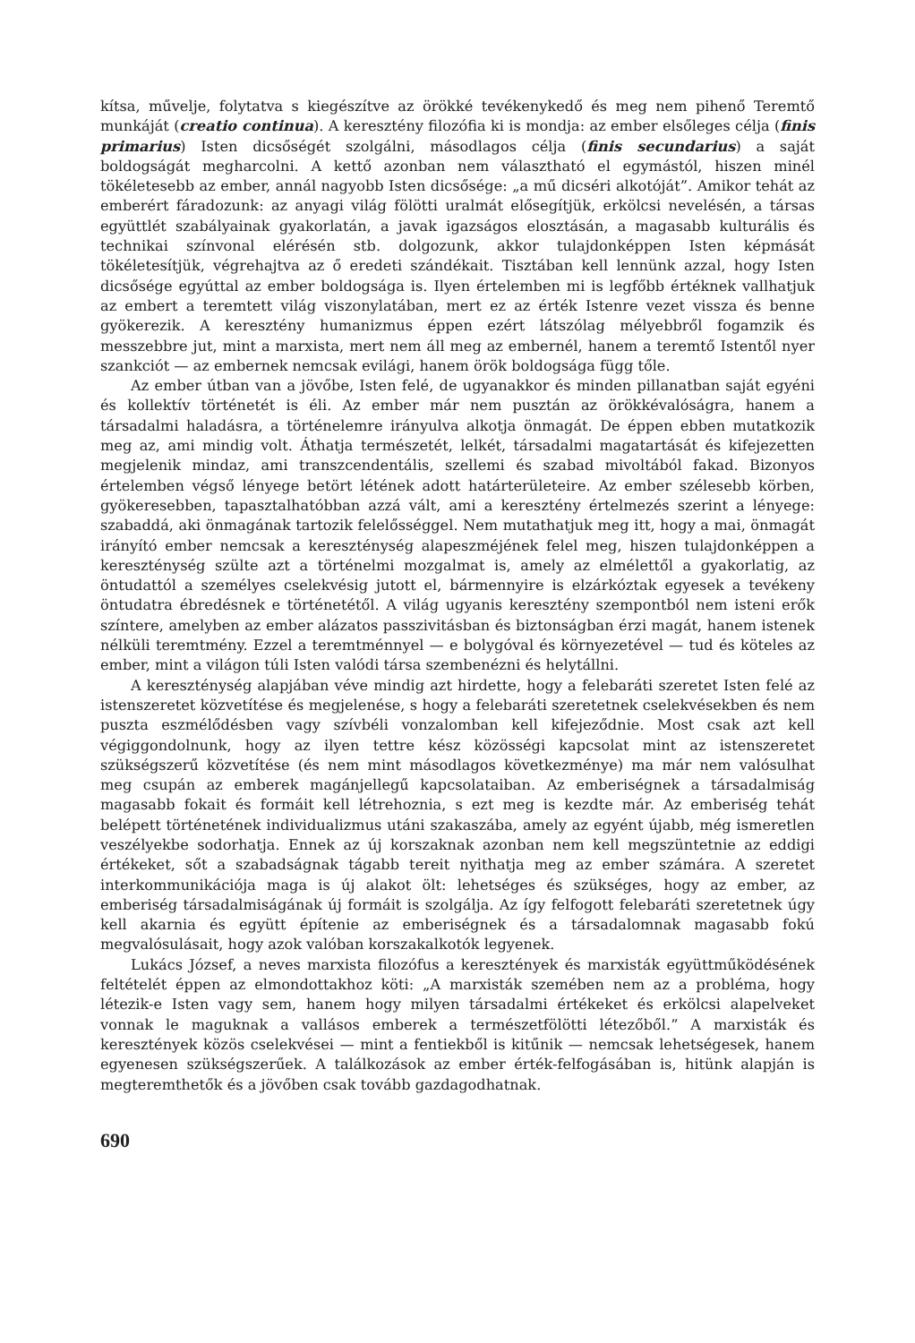kítsa, művelje, folytatva s kiegészítve az örökké tevékenykedő és meg nem pihenő Teremtő munkáját (creatio continua). A keresztény filozófia ki is mondja: az ember elsőleges célja (finis primarius) Isten dicsőségét szolgálni, másodlagos célja (finis secundarius) a saját boldogságát megharcolni. A kettő azonban nem választható el egymástól, hiszen minél tökéletesebb az ember, annál nagyobb Isten dicsősége: „a mű dicséri alkotóját”. Amikor tehát az emberért fáradozunk: az anyagi világ fölötti uralmát elősegítjük, erkölcsi nevelésén, a társas együttlét szabályainak gyakorlatán, a javak igazságos elosztásán, a magasabb kulturális és technikai színvonal elérésén stb. dolgozunk, akkor tulajdonképpen Isten képmását tökéletesítjük, végrehajtva az ő eredeti szándékait. Tisztában kell lennünk azzal, hogy Isten dicsősége egyúttal az ember boldogsága is. Ilyen értelemben mi is legfőbb értéknek vallhatjuk az embert a teremtett világ viszonylatában, mert ez az érték Istenre vezet vissza és benne gyökerezik. A keresztény humanizmus éppen ezért látszólag mélyebbről fogamzik és messzebbre jut, mint a marxista, mert nem áll meg az embernél, hanem a teremtő Istentől nyer szankciót — az embernek nemcsak evilági, hanem örök boldogsága függ tőle.
Az ember útban van a jövőbe, Isten felé, de ugyanakkor és minden pillanatban saját egyéni és kollektív történetét is éli. Az ember már nem pusztán az örökkévalóságra, hanem a társadalmi haladásra, a történelemre irányulva alkotja önmagát. De éppen ebben mutatkozik meg az, ami mindig volt. Áthatja természetét, lelkét, társadalmi magatartását és kifejezetten megjelenik mindaz, ami transzcendentális, szellemi és szabad mivoltából fakad. Bizonyos értelemben végső lényege betört létének adott határterületeire. Az ember szélesebb körben, gyökeresebben, tapasztalhatóbban azzá vált, ami a keresztény értelmezés szerint a lényege: szabaddá, aki önmagának tartozik felelősséggel. Nem mutathatjuk meg itt, hogy a mai, önmagát irányító ember nemcsak a kereszténység alapeszméjének felel meg, hiszen tulajdonképpen a kereszténység szülte azt a történelmi mozgalmat is, amely az elmélettől a gyakorlatig, az öntudattól a személyes cselekvésig jutott el, bármennyire is elzárkóztak egyesek a tevékeny öntudatra ébredésnek e történetétől. A világ ugyanis keresztény szempontból nem isteni erők színtere, amelyben az ember alázatos passzivitásban és biztonságban érzi magát, hanem istenek nélküli teremtmény. Ezzel a teremtménnyel — e bolygóval és környezetével — tud és köteles az ember, mint a világon túli Isten valódi társa szembenézni és helytállni.
A kereszténység alapjában véve mindig azt hirdette, hogy a felebaráti szeretet Isten felé az istenszeretet közvetítése és megjelenése, s hogy a felebaráti szeretetnek cselekvésekben és nem puszta eszmélődésben vagy szívbéli vonzalomban kell kifejeződnie. Most csak azt kell végiggondolnunk, hogy az ilyen tettre kész közösségi kapcsolat mint az istenszeretet szükségszerű közvetítése (és nem mint másodlagos következménye) ma már nem valósulhat meg csupán az emberek magánjellegű kapcsolataiban. Az emberiségnek a társadalmiság magasabb fokait és formáit kell létrehoznia, s ezt meg is kezdte már. Az emberiség tehát belépett történetének individualizmus utáni szakaszába, amely az egyént újabb, még ismeretlen veszélyekbe sodorhatja. Ennek az új korszaknak azonban nem kell megszüntetnie az eddigi értékeket, sőt a szabadságnak tágabb tereit nyithatja meg az ember számára. A szeretet interkommunikációja maga is új alakot ölt: lehetséges és szükséges, hogy az ember, az emberiség társadalmiságának új formáit is szolgálja. Az így felfogott felebaráti szeretetnek úgy kell akarnia és együtt építenie az emberiségnek és a társadalomnak magasabb fokú megvalósulásait, hogy azok valóban korszakalkotók legyenek.
Lukács József, a neves marxista filozófus a keresztények és marxisták együttműködésének feltételét éppen az elmondottakhoz köti: „A marxisták szemében nem az a probléma, hogy létezik-e Isten vagy sem, hanem hogy milyen társadalmi értékeket és erkölcsi alapelveket vonnak le maguknak a vallásos emberek a természetfölötti létezőből.” A marxisták és keresztények közös cselekvései — mint a fentiekből is kitűnik — nemcsak lehetségesek, hanem egyenesen szükségszerűek. A találkozások az ember érték-felfogásában is, hitünk alapján is megteremthetők és a jövőben csak tovább gazdagodhatnak.
690